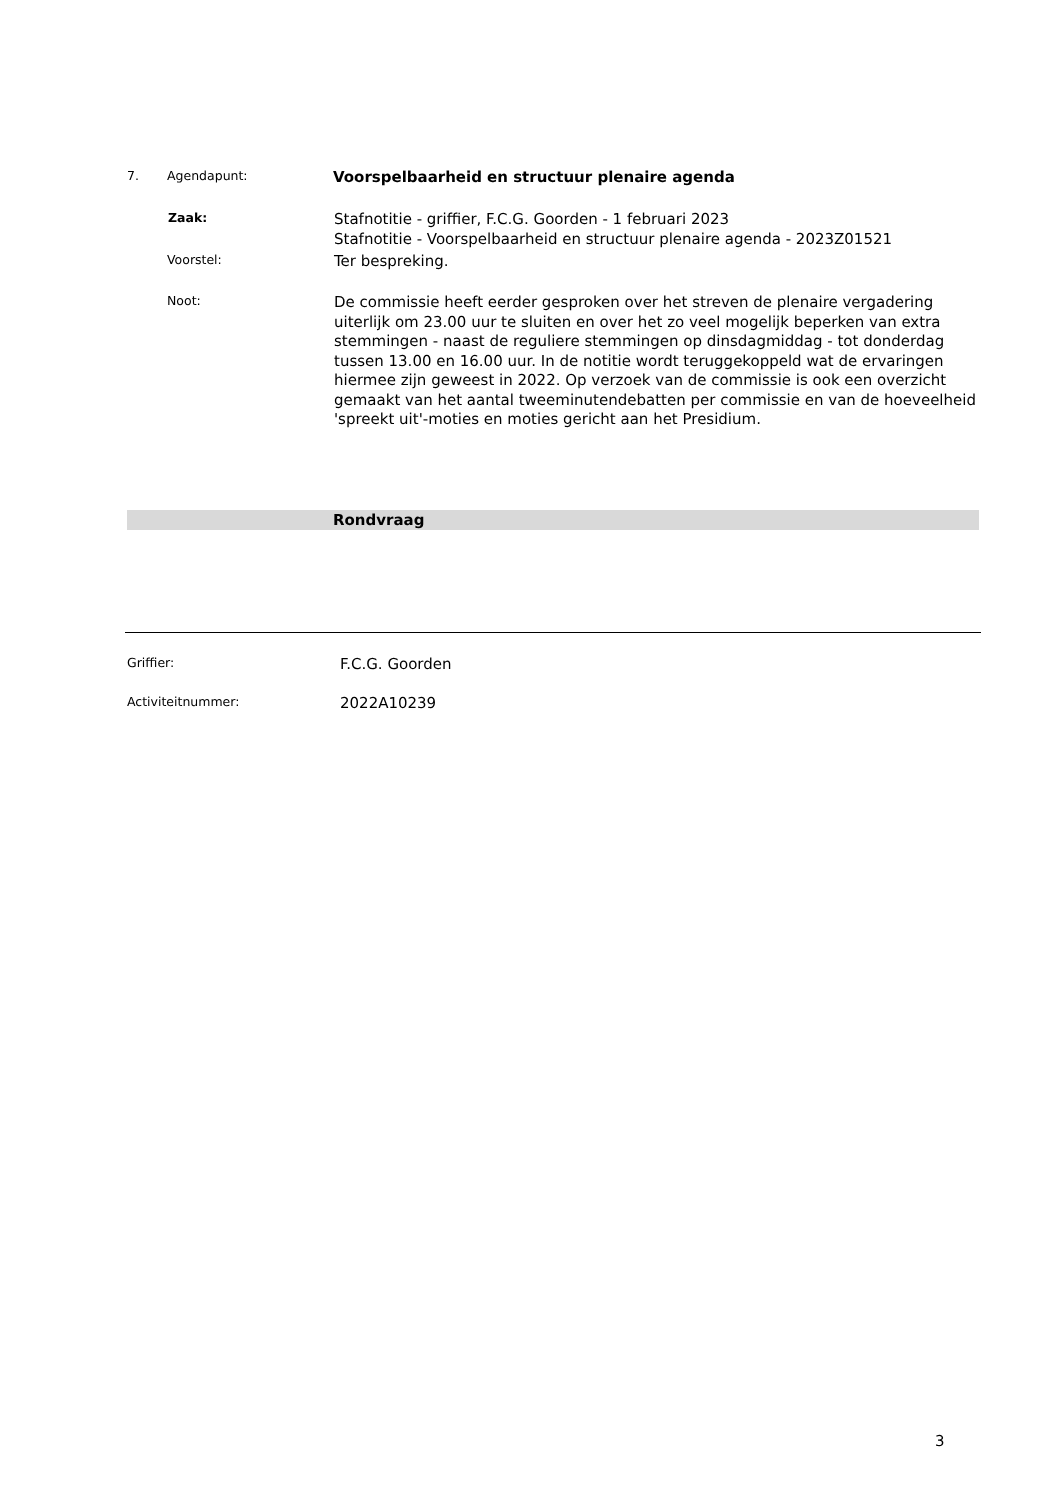7. Agendapunt: Voorspelbaarheid en structuur plenaire agenda
Zaak:
Stafnotitie - griffier, F.C.G. Goorden - 1 februari 2023
Stafnotitie - Voorspelbaarheid en structuur plenaire agenda - 2023Z01521
Voorstel:
Ter bespreking.
Noot:
De commissie heeft eerder gesproken over het streven de plenaire vergadering uiterlijk om 23.00 uur te sluiten en over het zo veel mogelijk beperken van extra stemmingen - naast de reguliere stemmingen op dinsdagmiddag - tot donderdag tussen 13.00 en 16.00 uur. In de notitie wordt teruggekoppeld wat de ervaringen hiermee zijn geweest in 2022. Op verzoek van de commissie is ook een overzicht gemaakt van het aantal tweeminutendebatten per commissie en van de hoeveelheid 'spreekt uit'-moties en moties gericht aan het Presidium.
Rondvraag
Griffier:
F.C.G. Goorden
Activiteitnummer:
2022A10239
3